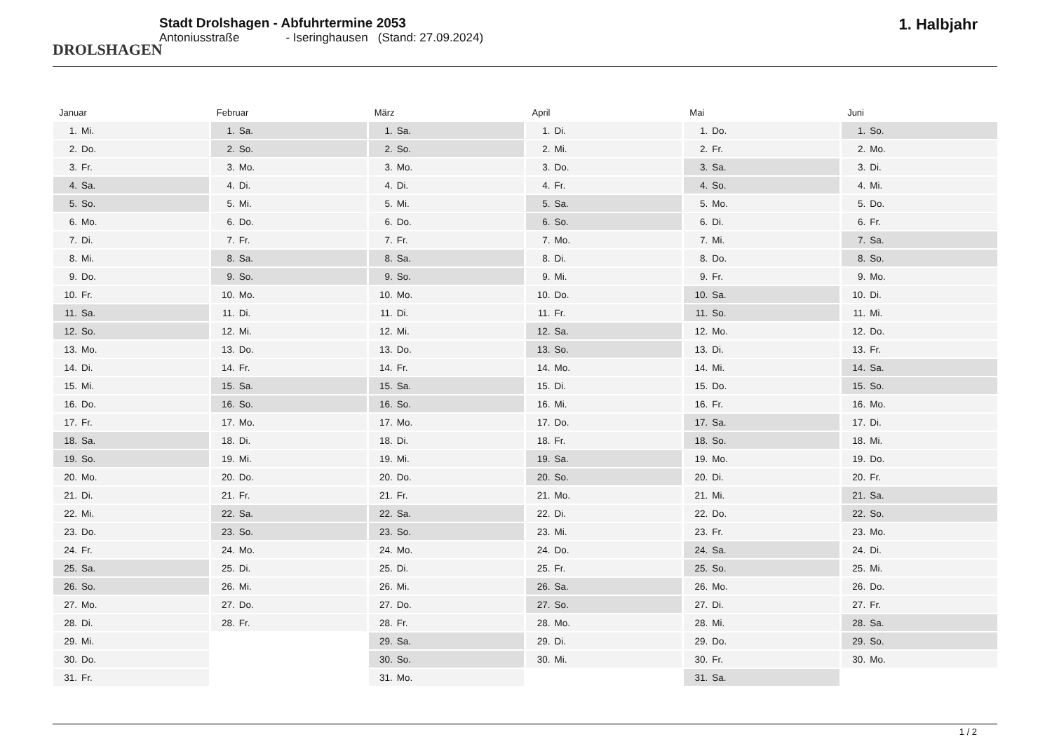DROLSHAGEN
Stadt Drolshagen - Abfuhrtermine 2053
Antoniusstraße - Iseringhausen (Stand: 27.09.2024)
1. Halbjahr
Januar
| 1. | Mi. |
| 2. | Do. |
| 3. | Fr. |
| 4. | Sa. |
| 5. | So. |
| 6. | Mo. |
| 7. | Di. |
| 8. | Mi. |
| 9. | Do. |
| 10. | Fr. |
| 11. | Sa. |
| 12. | So. |
| 13. | Mo. |
| 14. | Di. |
| 15. | Mi. |
| 16. | Do. |
| 17. | Fr. |
| 18. | Sa. |
| 19. | So. |
| 20. | Mo. |
| 21. | Di. |
| 22. | Mi. |
| 23. | Do. |
| 24. | Fr. |
| 25. | Sa. |
| 26. | So. |
| 27. | Mo. |
| 28. | Di. |
| 29. | Mi. |
| 30. | Do. |
| 31. | Fr. |
Februar
| 1. | Sa. |
| 2. | So. |
| 3. | Mo. |
| 4. | Di. |
| 5. | Mi. |
| 6. | Do. |
| 7. | Fr. |
| 8. | Sa. |
| 9. | So. |
| 10. | Mo. |
| 11. | Di. |
| 12. | Mi. |
| 13. | Do. |
| 14. | Fr. |
| 15. | Sa. |
| 16. | So. |
| 17. | Mo. |
| 18. | Di. |
| 19. | Mi. |
| 20. | Do. |
| 21. | Fr. |
| 22. | Sa. |
| 23. | So. |
| 24. | Mo. |
| 25. | Di. |
| 26. | Mi. |
| 27. | Do. |
| 28. | Fr. |
März
| 1. | Sa. |
| 2. | So. |
| 3. | Mo. |
| 4. | Di. |
| 5. | Mi. |
| 6. | Do. |
| 7. | Fr. |
| 8. | Sa. |
| 9. | So. |
| 10. | Mo. |
| 11. | Di. |
| 12. | Mi. |
| 13. | Do. |
| 14. | Fr. |
| 15. | Sa. |
| 16. | So. |
| 17. | Mo. |
| 18. | Di. |
| 19. | Mi. |
| 20. | Do. |
| 21. | Fr. |
| 22. | Sa. |
| 23. | So. |
| 24. | Mo. |
| 25. | Di. |
| 26. | Mi. |
| 27. | Do. |
| 28. | Fr. |
| 29. | Sa. |
| 30. | So. |
| 31. | Mo. |
April
| 1. | Di. |
| 2. | Mi. |
| 3. | Do. |
| 4. | Fr. |
| 5. | Sa. |
| 6. | So. |
| 7. | Mo. |
| 8. | Di. |
| 9. | Mi. |
| 10. | Do. |
| 11. | Fr. |
| 12. | Sa. |
| 13. | So. |
| 14. | Mo. |
| 15. | Di. |
| 16. | Mi. |
| 17. | Do. |
| 18. | Fr. |
| 19. | Sa. |
| 20. | So. |
| 21. | Mo. |
| 22. | Di. |
| 23. | Mi. |
| 24. | Do. |
| 25. | Fr. |
| 26. | Sa. |
| 27. | So. |
| 28. | Mo. |
| 29. | Di. |
| 30. | Mi. |
Mai
| 1. | Do. |
| 2. | Fr. |
| 3. | Sa. |
| 4. | So. |
| 5. | Mo. |
| 6. | Di. |
| 7. | Mi. |
| 8. | Do. |
| 9. | Fr. |
| 10. | Sa. |
| 11. | So. |
| 12. | Mo. |
| 13. | Di. |
| 14. | Mi. |
| 15. | Do. |
| 16. | Fr. |
| 17. | Sa. |
| 18. | So. |
| 19. | Mo. |
| 20. | Di. |
| 21. | Mi. |
| 22. | Do. |
| 23. | Fr. |
| 24. | Sa. |
| 25. | So. |
| 26. | Mo. |
| 27. | Di. |
| 28. | Mi. |
| 29. | Do. |
| 30. | Fr. |
| 31. | Sa. |
Juni
| 1. | So. |
| 2. | Mo. |
| 3. | Di. |
| 4. | Mi. |
| 5. | Do. |
| 6. | Fr. |
| 7. | Sa. |
| 8. | So. |
| 9. | Mo. |
| 10. | Di. |
| 11. | Mi. |
| 12. | Do. |
| 13. | Fr. |
| 14. | Sa. |
| 15. | So. |
| 16. | Mo. |
| 17. | Di. |
| 18. | Mi. |
| 19. | Do. |
| 20. | Fr. |
| 21. | Sa. |
| 22. | So. |
| 23. | Mo. |
| 24. | Di. |
| 25. | Mi. |
| 26. | Do. |
| 27. | Fr. |
| 28. | Sa. |
| 29. | So. |
| 30. | Mo. |
1 / 2